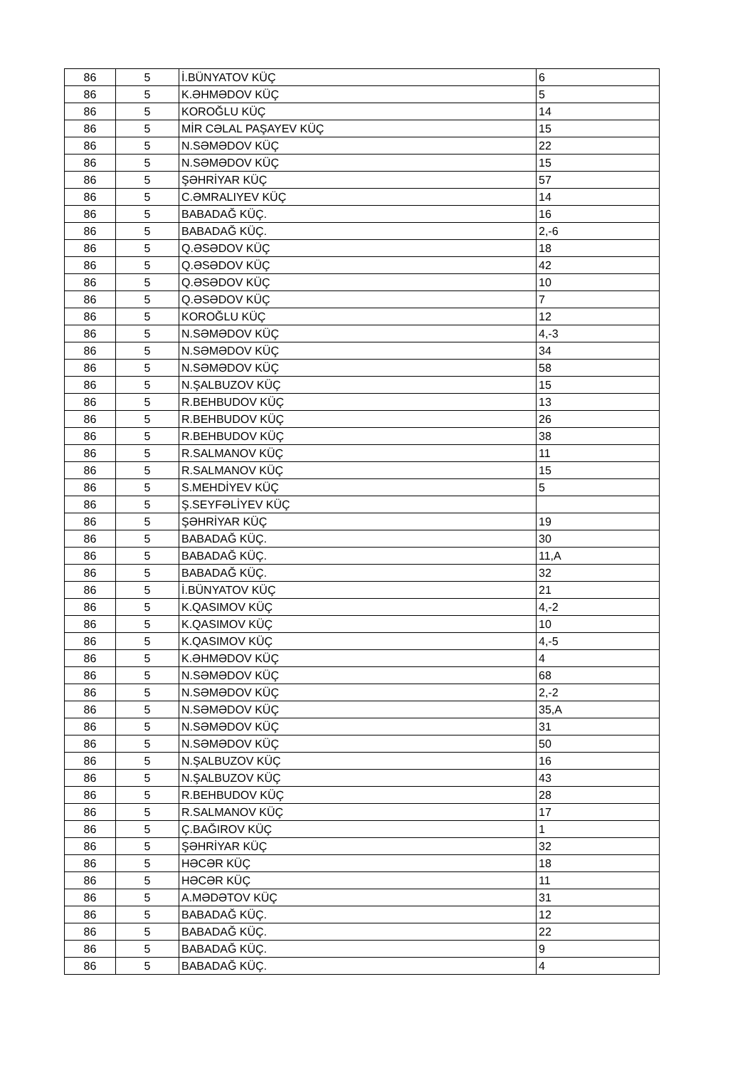| 86 | 5 | İ.BÜNYATOV KÜÇ | 6 |
| 86 | 5 | K.ƏHMƏDOV KÜÇ | 5 |
| 86 | 5 | KOROĞLU KÜÇ | 14 |
| 86 | 5 | MİR CƏLAL PAŞAYEV KÜÇ | 15 |
| 86 | 5 | N.SƏMƏDOV KÜÇ | 22 |
| 86 | 5 | N.SƏMƏDOV KÜÇ | 15 |
| 86 | 5 | ŞƏHRİYAR KÜÇ | 57 |
| 86 | 5 | C.ƏMRALIYEV KÜÇ | 14 |
| 86 | 5 | BABADAĞ KÜÇ. | 16 |
| 86 | 5 | BABADAĞ KÜÇ. | 2,-6 |
| 86 | 5 | Q.ƏSƏDOV KÜÇ | 18 |
| 86 | 5 | Q.ƏSƏDOV KÜÇ | 42 |
| 86 | 5 | Q.ƏSƏDOV KÜÇ | 10 |
| 86 | 5 | Q.ƏSƏDOV KÜÇ | 7 |
| 86 | 5 | KOROĞLU KÜÇ | 12 |
| 86 | 5 | N.SƏMƏDOV KÜÇ | 4,-3 |
| 86 | 5 | N.SƏMƏDOV KÜÇ | 34 |
| 86 | 5 | N.SƏMƏDOV KÜÇ | 58 |
| 86 | 5 | N.ŞALBUZOV KÜÇ | 15 |
| 86 | 5 | R.BEHBUDOV KÜÇ | 13 |
| 86 | 5 | R.BEHBUDOV KÜÇ | 26 |
| 86 | 5 | R.BEHBUDOV KÜÇ | 38 |
| 86 | 5 | R.SALMANOV KÜÇ | 11 |
| 86 | 5 | R.SALMANOV KÜÇ | 15 |
| 86 | 5 | S.MEHDİYEV KÜÇ | 5 |
| 86 | 5 | Ş.SEYFƏLİYEV KÜÇ | |
| 86 | 5 | ŞƏHRİYAR KÜÇ | 19 |
| 86 | 5 | BABADAĞ KÜÇ. | 30 |
| 86 | 5 | BABADAĞ KÜÇ. | 11,A |
| 86 | 5 | BABADAĞ KÜÇ. | 32 |
| 86 | 5 | İ.BÜNYATOV KÜÇ | 21 |
| 86 | 5 | K.QASIMOV KÜÇ | 4,-2 |
| 86 | 5 | K.QASIMOV KÜÇ | 10 |
| 86 | 5 | K.QASIMOV KÜÇ | 4,-5 |
| 86 | 5 | K.ƏHMƏDOV KÜÇ | 4 |
| 86 | 5 | N.SƏMƏDOV KÜÇ | 68 |
| 86 | 5 | N.SƏMƏDOV KÜÇ | 2,-2 |
| 86 | 5 | N.SƏMƏDOV KÜÇ | 35,A |
| 86 | 5 | N.SƏMƏDOV KÜÇ | 31 |
| 86 | 5 | N.SƏMƏDOV KÜÇ | 50 |
| 86 | 5 | N.ŞALBUZOV KÜÇ | 16 |
| 86 | 5 | N.ŞALBUZOV KÜÇ | 43 |
| 86 | 5 | R.BEHBUDOV KÜÇ | 28 |
| 86 | 5 | R.SALMANOV KÜÇ | 17 |
| 86 | 5 | Ç.BAĞIROV KÜÇ | 1 |
| 86 | 5 | ŞƏHRİYAR KÜÇ | 32 |
| 86 | 5 | HƏCƏR KÜÇ | 18 |
| 86 | 5 | HƏCƏR KÜÇ | 11 |
| 86 | 5 | A.MƏDƏTOV KÜÇ | 31 |
| 86 | 5 | BABADAĞ KÜÇ. | 12 |
| 86 | 5 | BABADAĞ KÜÇ. | 22 |
| 86 | 5 | BABADAĞ KÜÇ. | 9 |
| 86 | 5 | BABADAĞ KÜÇ. | 4 |